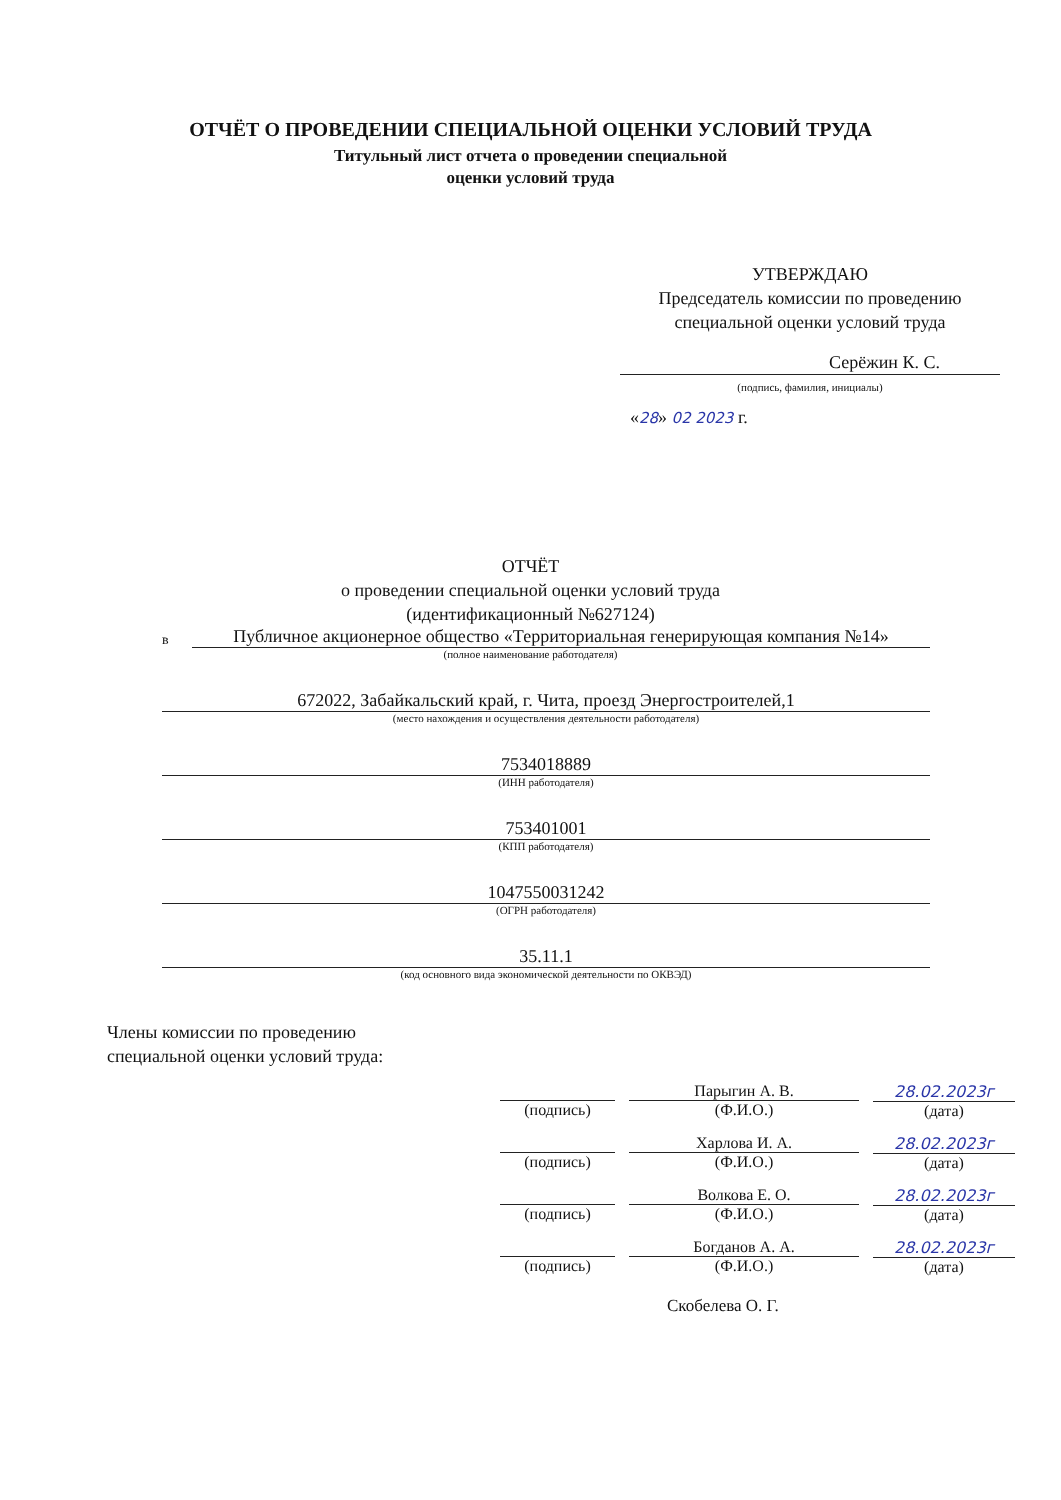ОТЧЁТ О ПРОВЕДЕНИИ СПЕЦИАЛЬНОЙ ОЦЕНКИ УСЛОВИЙ ТРУДА
Титульный лист отчета о проведении специальной
оценки условий труда
УТВЕРЖДАЮ
Председатель комиссии по проведению специальной оценки условий труда
Серёжин К. С.
(подпись, фамилия, инициалы)
«28» 02 2023 г.
ОТЧЁТ
о проведении специальной оценки условий труда
(идентификационный №627124)
в
Публичное акционерное общество «Территориальная генерирующая компания №14»
(полное наименование работодателя)
672022, Забайкальский край, г. Чита, проезд Энергостроителей,1
(место нахождения и осуществления деятельности работодателя)
7534018889
(ИНН работодателя)
753401001
(КПП работодателя)
1047550031242
(ОГРН работодателя)
35.11.1
(код основного вида экономической деятельности по ОКВЭД)
Члены комиссии по проведению
специальной оценки условий труда:
(подпись) Парыгин А. В.
(Ф.И.О.)
28.02.2023г
(дата)
(подпись) Харлова И. А.
(Ф.И.О.)
28.02.2023г
(дата)
(подпись) Волкова Е. О.
(Ф.И.О.)
28.02.2023г
(дата)
(подпись) Богданов А. А.
(Ф.И.О.)
28.02.2023г
(дата)
Скобелева О. Г.